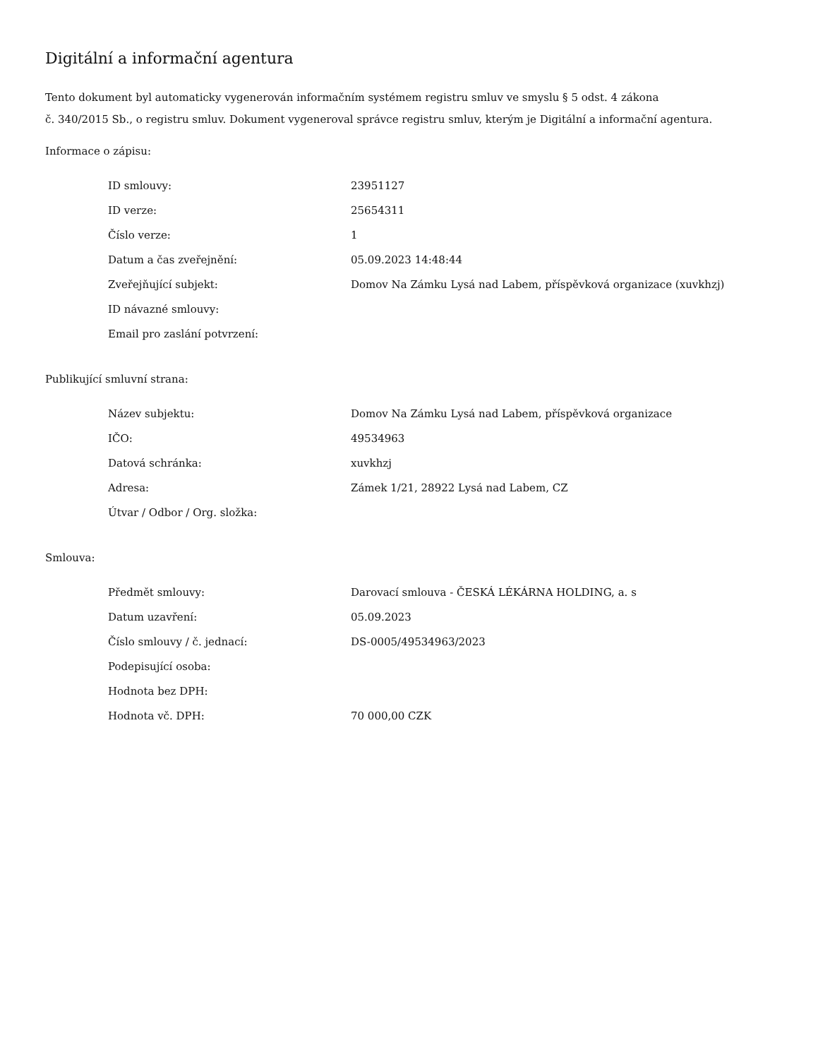Digitální a informační agentura
Tento dokument byl automaticky vygenerován informačním systémem registru smluv ve smyslu § 5 odst. 4 zákona
č. 340/2015 Sb., o registru smluv. Dokument vygeneroval správce registru smluv, kterým je Digitální a informační agentura.
Informace o zápisu:
| ID smlouvy: | 23951127 |
| ID verze: | 25654311 |
| Číslo verze: | 1 |
| Datum a čas zveřejnění: | 05.09.2023 14:48:44 |
| Zveřejňující subjekt: | Domov Na Zámku Lysá nad Labem, příspěvková organizace (xuvkhzj) |
| ID návazné smlouvy: | |
| Email pro zaslání potvrzení: | |
Publikující smluvní strana:
| Název subjektu: | Domov Na Zámku Lysá nad Labem, příspěvková organizace |
| IČO: | 49534963 |
| Datová schránka: | xuvkhzj |
| Adresa: | Zámek 1/21, 28922 Lysá nad Labem, CZ |
| Útvar / Odbor / Org. složka: | |
Smlouva:
| Předmět smlouvy: | Darovací smlouva - ČESKÁ LÉKÁRNA HOLDING, a. s |
| Datum uzavření: | 05.09.2023 |
| Číslo smlouvy / č. jednací: | DS-0005/49534963/2023 |
| Podepisující osoba: | |
| Hodnota bez DPH: | |
| Hodnota vč. DPH: | 70 000,00 CZK |